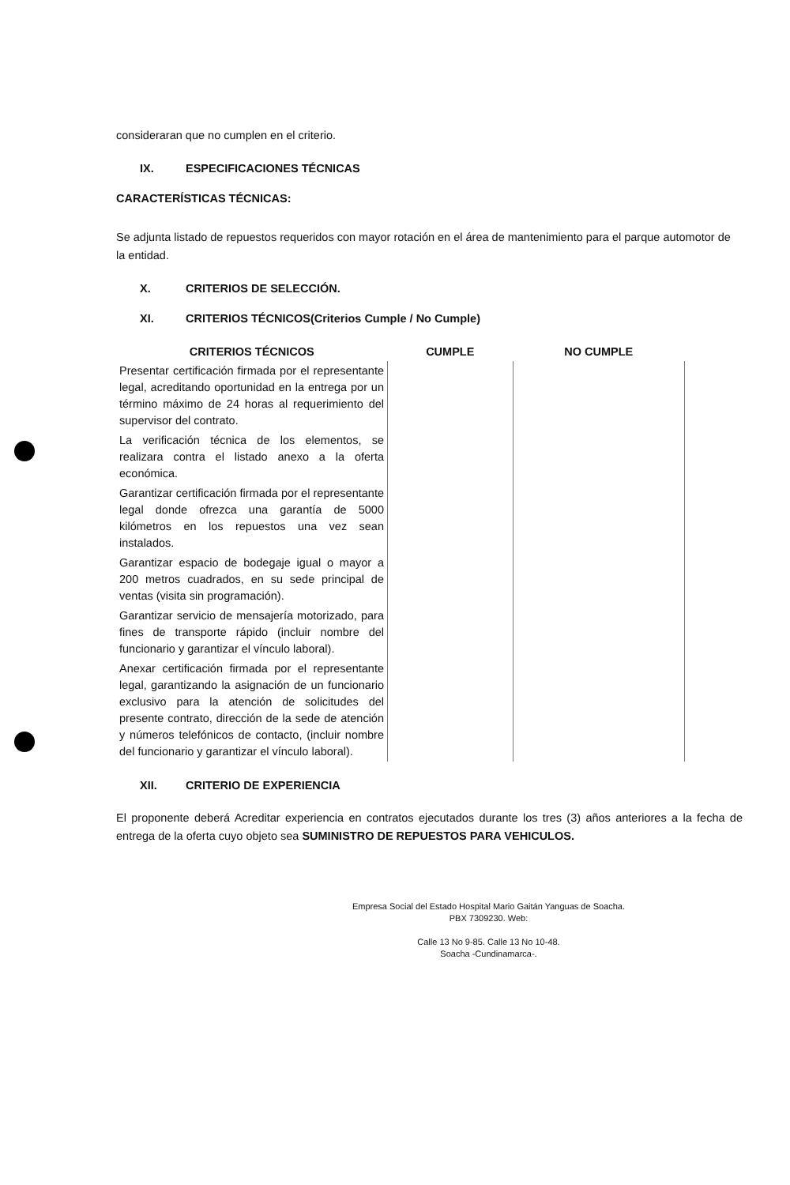consideraran que no cumplen en el criterio.
IX. ESPECIFICACIONES TÉCNICAS
CARACTERÍSTICAS TÉCNICAS:
Se adjunta listado de repuestos requeridos con mayor rotación en el área de mantenimiento para el parque automotor de la entidad.
X. CRITERIOS DE SELECCIÓN.
XI. CRITERIOS TÉCNICOS(Criterios Cumple / No Cumple)
| CRITERIOS TÉCNICOS | CUMPLE | NO CUMPLE |
| --- | --- | --- |
| Presentar certificación firmada por el representante legal, acreditando oportunidad en la entrega por un término máximo de 24 horas al requerimiento del supervisor del contrato. | | |
| La verificación técnica de los elementos, se realizara contra el listado anexo a la oferta económica. | | |
| Garantizar certificación firmada por el representante legal donde ofrezca una garantía de 5000 kilómetros en los repuestos una vez sean instalados. | | |
| Garantizar espacio de bodegaje igual o mayor a 200 metros cuadrados, en su sede principal de ventas (visita sin programación). | | |
| Garantizar servicio de mensajería motorizado, para fines de transporte rápido (incluir nombre del funcionario y garantizar el vínculo laboral). | | |
| Anexar certificación firmada por el representante legal, garantizando la asignación de un funcionario exclusivo para la atención de solicitudes del presente contrato, dirección de la sede de atención y números telefónicos de contacto, (incluir nombre del funcionario y garantizar el vínculo laboral). | | |
XII. CRITERIO DE EXPERIENCIA
El proponente deberá Acreditar experiencia en contratos ejecutados durante los tres (3) años anteriores a la fecha de entrega de la oferta cuyo objeto sea SUMINISTRO DE REPUESTOS PARA VEHICULOS.
Empresa Social del Estado Hospital Mario Gaitán Yanguas de Soacha.
PBX 7309230. Web:
Calle 13 No 9-85. Calle 13 No 10-48.
Soacha -Cundinamarca-.